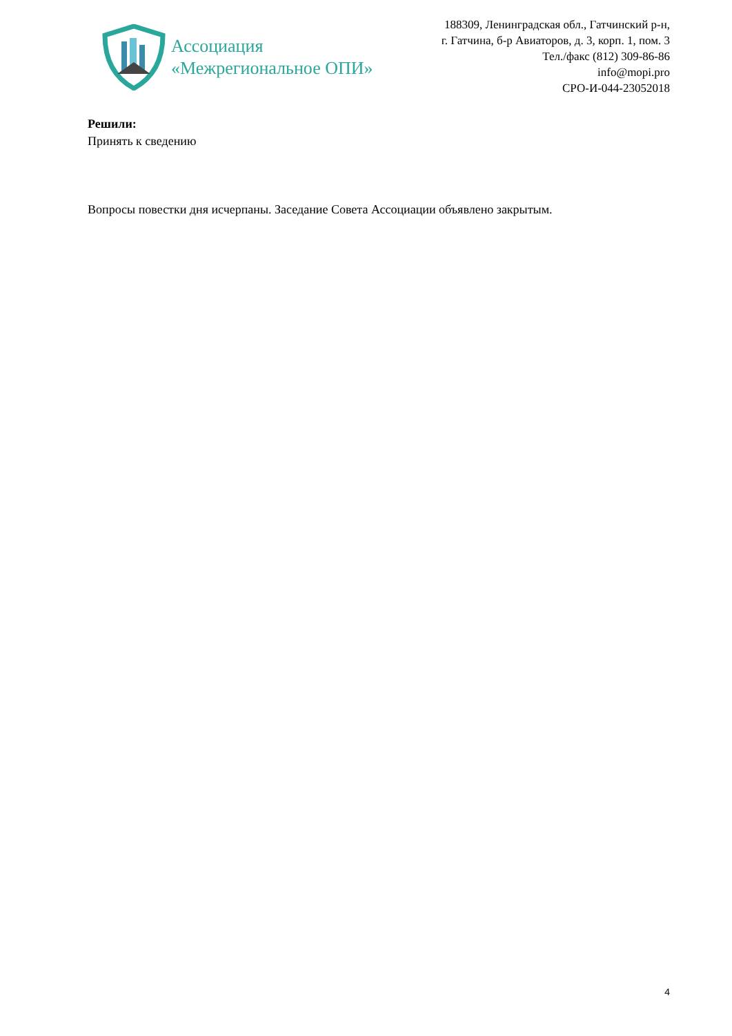Ассоциация
«Межрегиональное ОПИ»
188309, Ленинградская обл., Гатчинский р-н,
г. Гатчина, б-р Авиаторов, д. 3, корп. 1, пом. 3
Тел./факс (812) 309-86-86
info@mopi.pro
СРО-И-044-23052018
Решили:
Принять к сведению
Вопросы повестки дня исчерпаны. Заседание Совета Ассоциации объявлено закрытым.
4